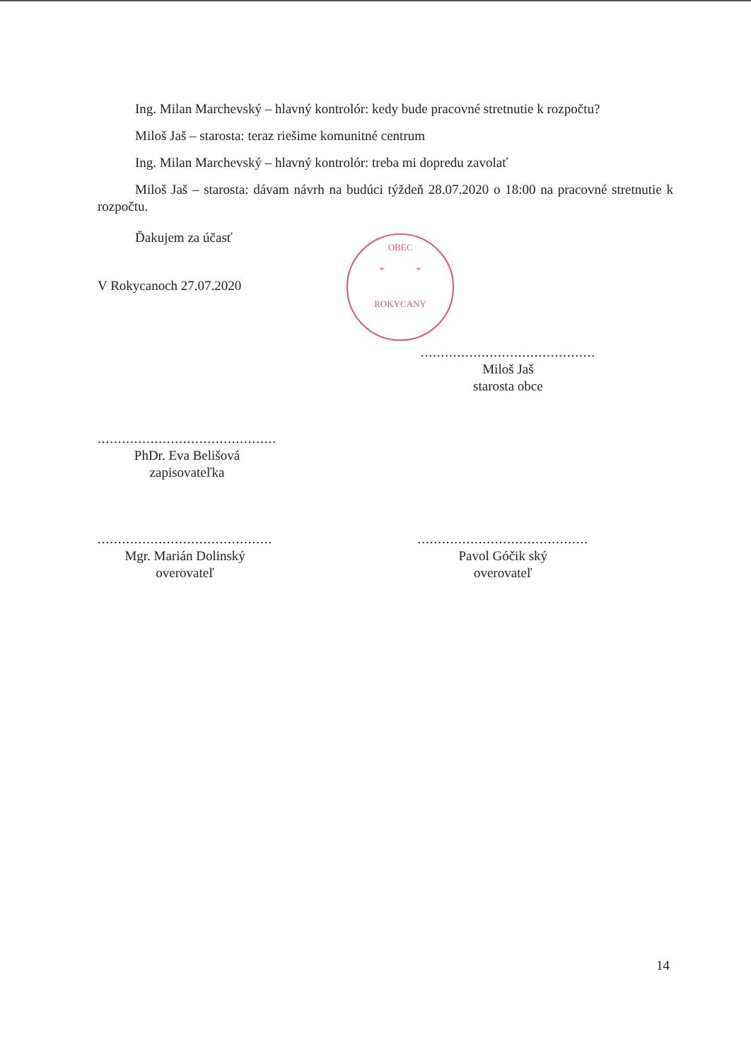Ing. Milan Marchevský – hlavný kontrolór: kedy bude pracovné stretnutie k rozpočtu?
Miloš Jaš – starosta: teraz riešime komunitné centrum
Ing. Milan Marchevský – hlavný kontrolór: treba mi dopredu zavolať
Miloš Jaš – starosta: dávam návrh na budúci týždeň 28.07.2020 o 18:00 na pracovné stretnutie k rozpočtu.
Ďakujem za účasť
V Rokycanoch 27.07.2020
...........................................
Miloš Jaš
starosta obce
............................................
PhDr. Eva Belišová
zapisovateľka
...........................................
Mgr. Marián Dolinský
overovateľ
..........................................
Pavol Góčik ský
overovateľ
OBEC
* *
ROKYCANY
14